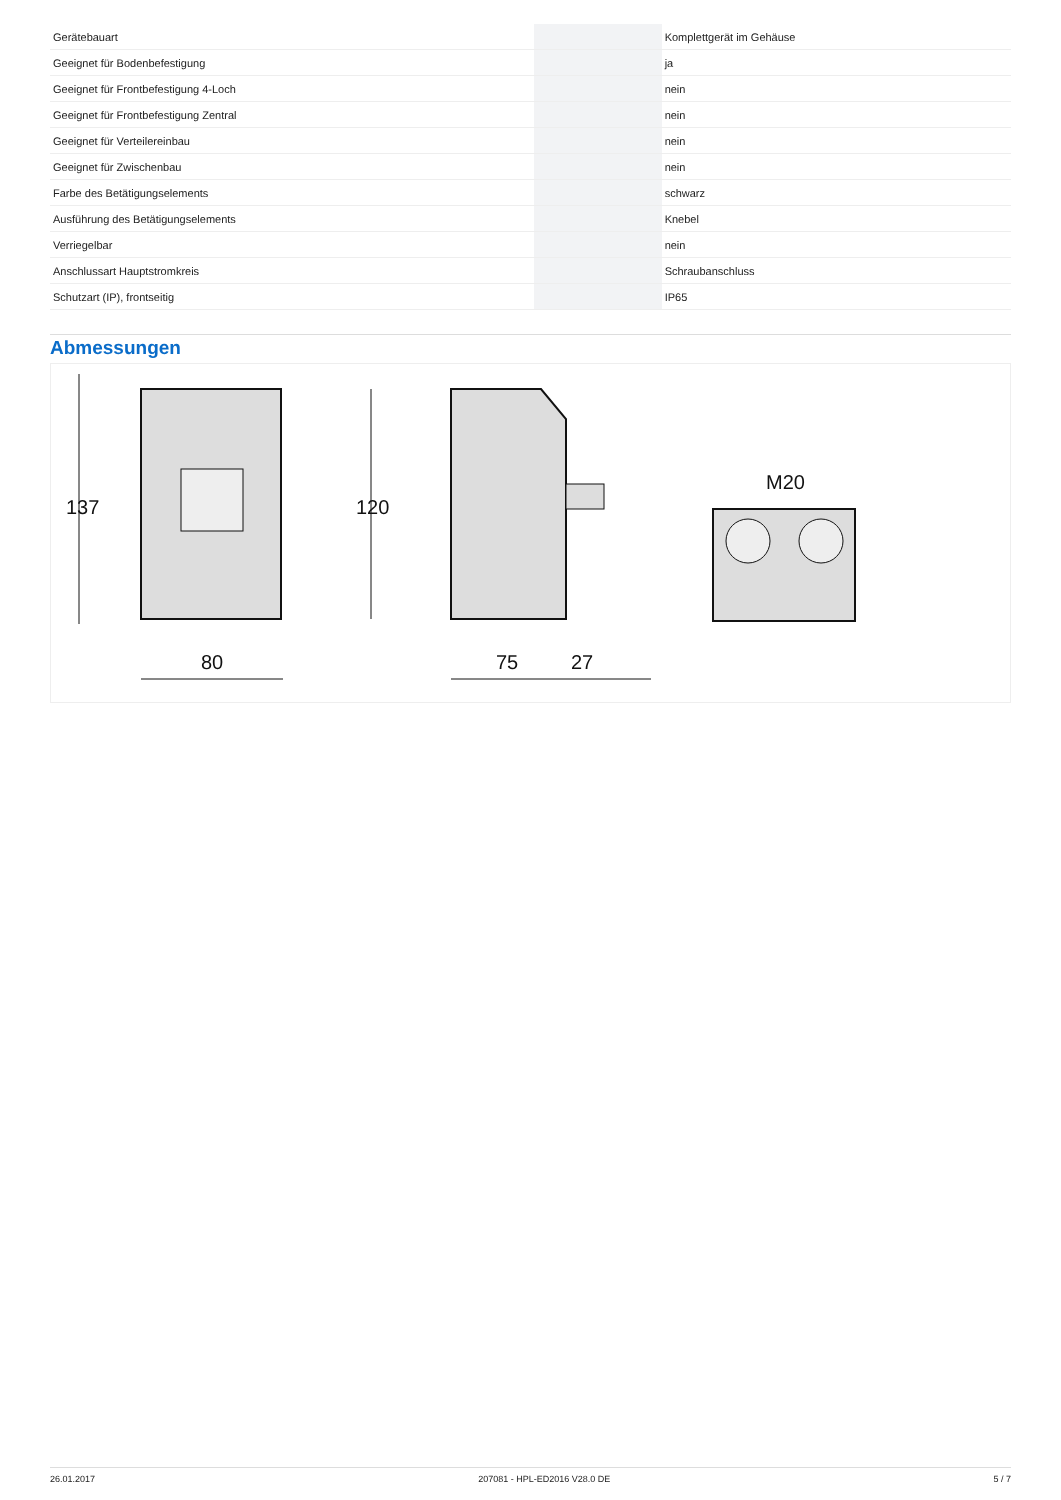| Gerätebauart | | | Komplettgerät im Gehäuse |
| Geeignet für Bodenbefestigung | | | ja |
| Geeignet für Frontbefestigung 4-Loch | | | nein |
| Geeignet für Frontbefestigung Zentral | | | nein |
| Geeignet für Verteilereinbau | | | nein |
| Geeignet für Zwischenbau | | | nein |
| Farbe des Betätigungselements | | | schwarz |
| Ausführung des Betätigungselements | | | Knebel |
| Verriegelbar | | | nein |
| Anschlussart Hauptstromkreis | | | Schraubanschluss |
| Schutzart (IP), frontseitig | | | IP65 |
Abmessungen
137
120
80
75
27
M20
26.01.2017 207081 - HPL-ED2016 V28.0 DE 5 / 7